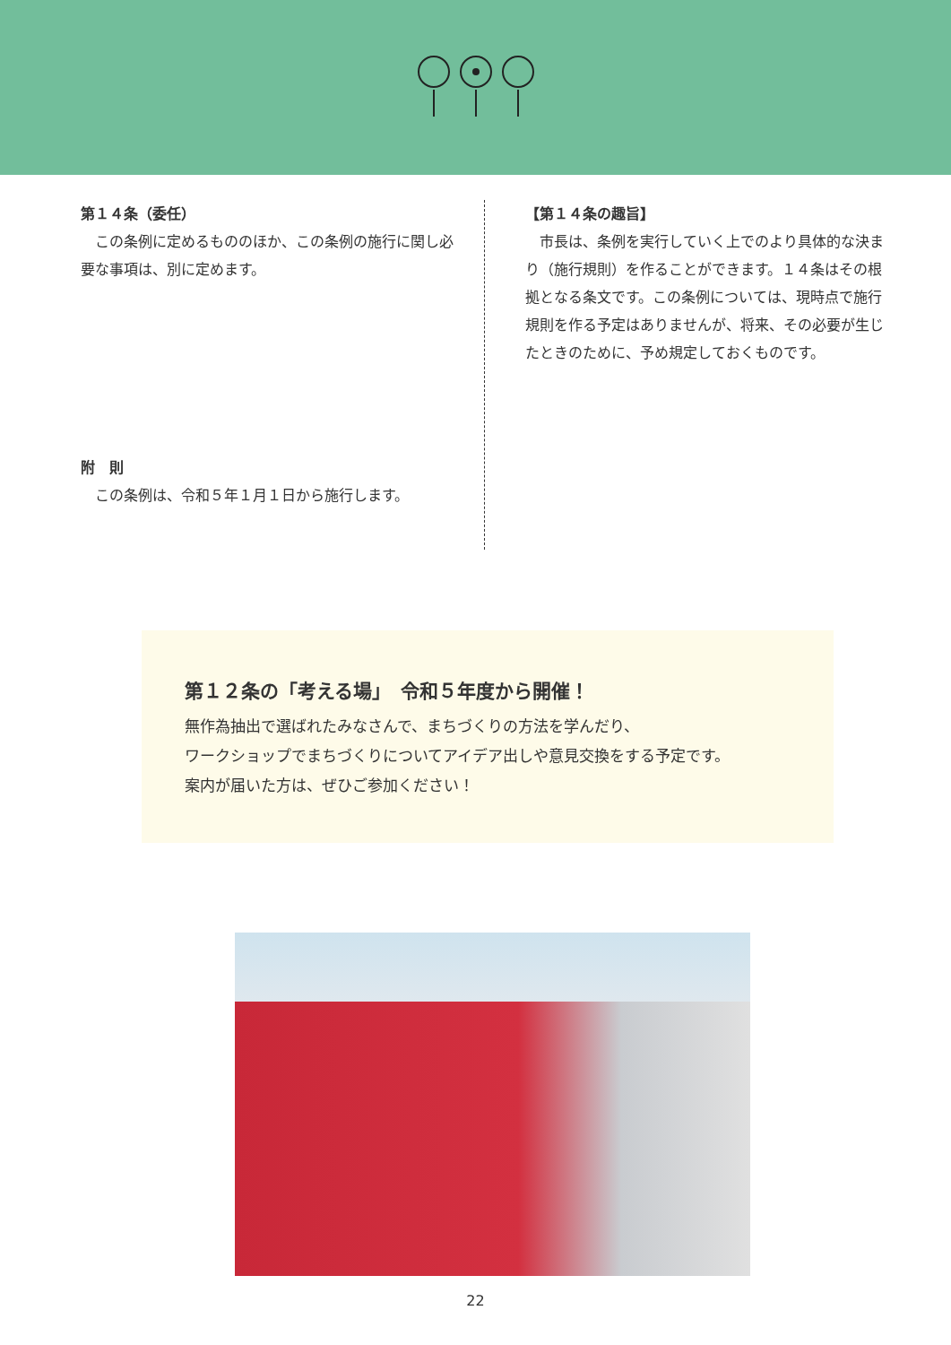第１４条（委任）
　この条例に定めるもののほか、この条例の施行に関し必要な事項は、別に定めます。
附　則
　この条例は、令和５年１月１日から施行します。
【第１４条の趣旨】
　市長は、条例を実行していく上でのより具体的な決まり（施行規則）を作ることができます。１４条はその根拠となる条文です。この条例については、現時点で施行規則を作る予定はありませんが、将来、その必要が生じたときのために、予め規定しておくものです。
第１２条の「考える場」　令和５年度から開催！
無作為抽出で選ばれたみなさんで、まちづくりの方法を学んだり、
ワークショップでまちづくりについてアイデア出しや意見交換をする予定です。
案内が届いた方は、ぜひご参加ください！
22